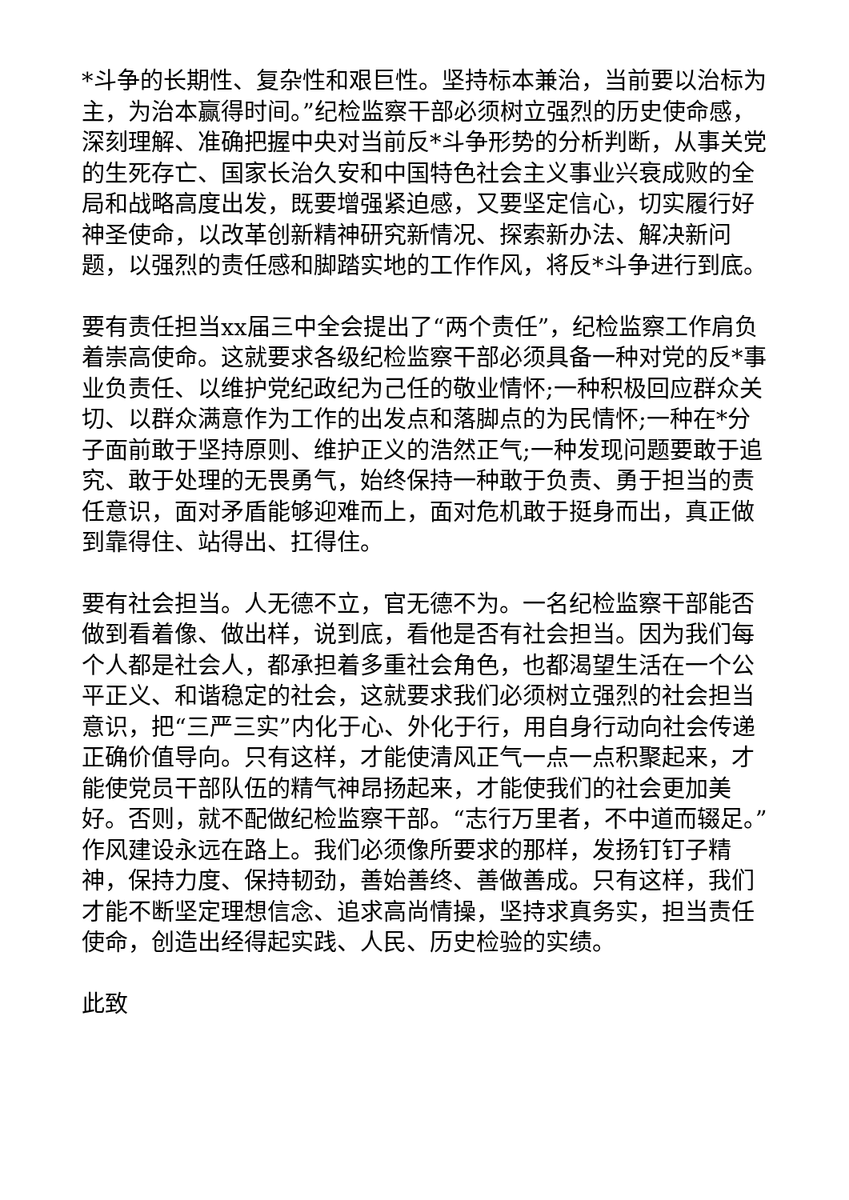*斗争的长期性、复杂性和艰巨性。坚持标本兼治，当前要以治标为主，为治本赢得时间。”纪检监察干部必须树立强烈的历史使命感，深刻理解、准确把握中央对当前反*斗争形势的分析判断，从事关党的生死存亡、国家长治久安和中国特色社会主义事业兴衰成败的全局和战略高度出发，既要增强紧迫感，又要坚定信心，切实履行好神圣使命，以改革创新精神研究新情况、探索新办法、解决新问题，以强烈的责任感和脚踏实地的工作作风，将反*斗争进行到底。
要有责任担当xx届三中全会提出了“两个责任”，纪检监察工作肩负着崇高使命。这就要求各级纪检监察干部必须具备一种对党的反*事业负责任、以维护党纪政纪为己任的敬业情怀;一种积极回应群众关切、以群众满意作为工作的出发点和落脚点的为民情怀;一种在*分子面前敢于坚持原则、维护正义的浩然正气;一种发现问题要敢于追究、敢于处理的无畏勇气，始终保持一种敢于负责、勇于担当的责任意识，面对矛盾能够迎难而上，面对危机敢于挺身而出，真正做到靠得住、站得出、扛得住。
要有社会担当。人无德不立，官无德不为。一名纪检监察干部能否做到看着像、做出样，说到底，看他是否有社会担当。因为我们每个人都是社会人，都承担着多重社会角色，也都渴望生活在一个公平正义、和谐稳定的社会，这就要求我们必须树立强烈的社会担当意识，把“三严三实”内化于心、外化于行，用自身行动向社会传递正确价值导向。只有这样，才能使清风正气一点一点积聚起来，才能使党员干部队伍的精气神昂扬起来，才能使我们的社会更加美好。否则，就不配做纪检监察干部。“志行万里者，不中道而辍足。”作风建设永远在路上。我们必须像所要求的那样，发扬钉钉子精神，保持力度、保持韧劲，善始善终、善做善成。只有这样，我们才能不断坚定理想信念、追求高尚情操，坚持求真务实，担当责任使命，创造出经得起实践、人民、历史检验的实绩。
此致